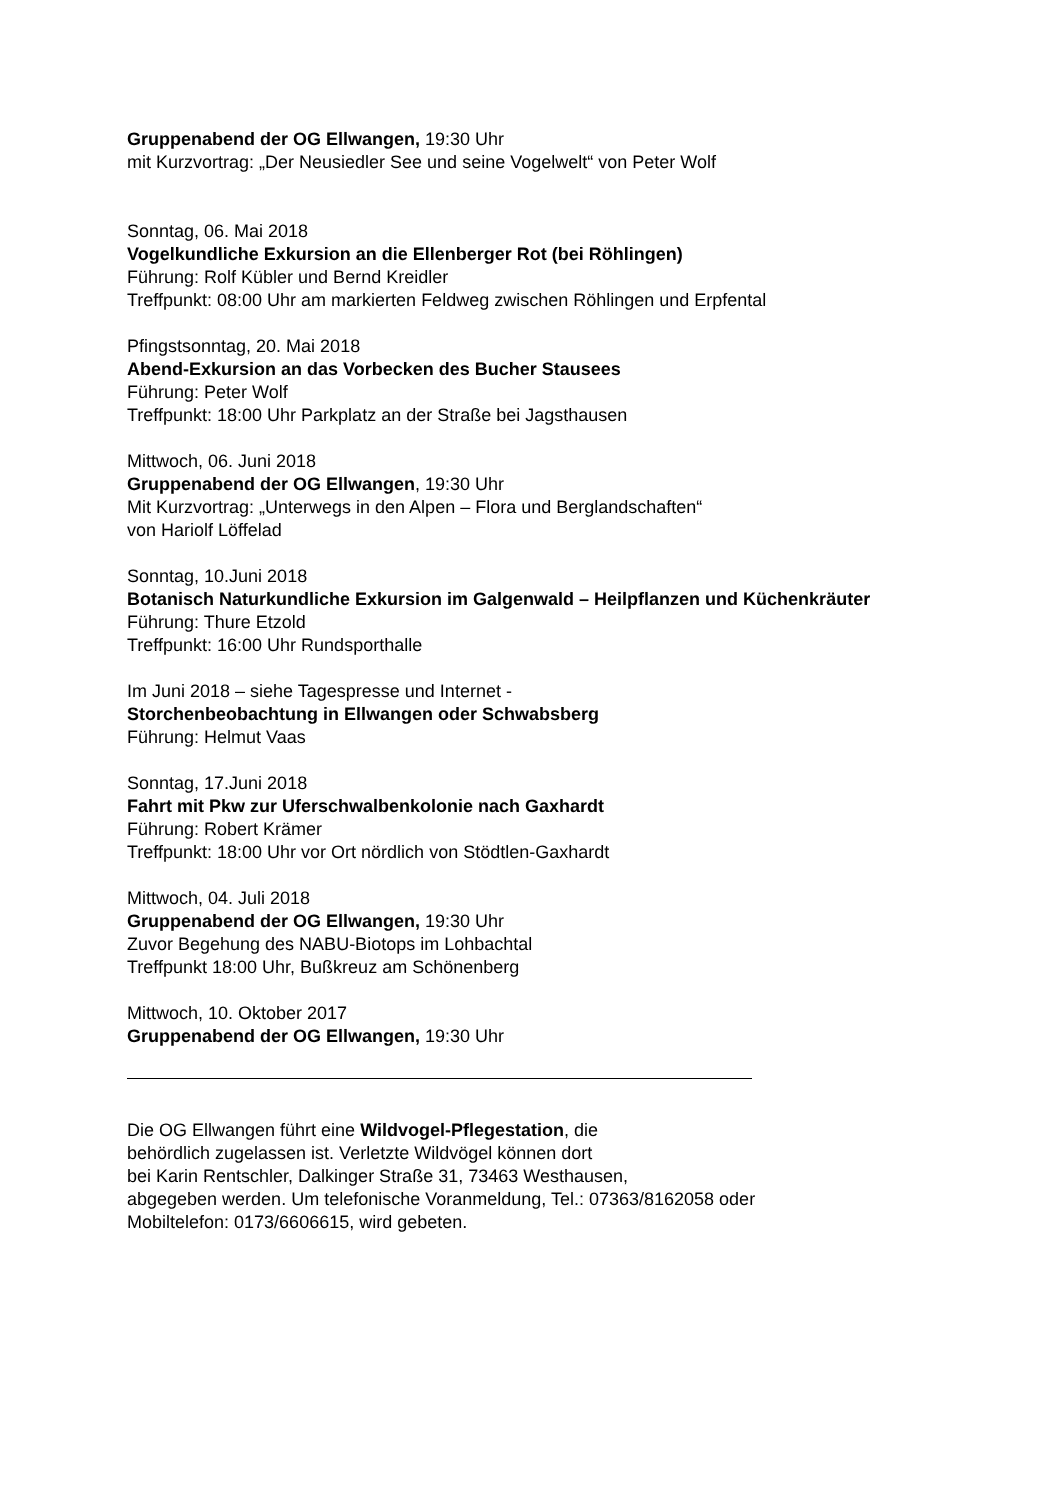Gruppenabend der OG Ellwangen, 19:30 Uhr
mit Kurzvortrag: „Der Neusiedler See und seine Vogelwelt“ von Peter Wolf
Sonntag, 06. Mai 2018
Vogelkundliche Exkursion an die Ellenberger Rot (bei Röhlingen)
Führung: Rolf Kübler und Bernd Kreidler
Treffpunkt: 08:00 Uhr am markierten Feldweg zwischen Röhlingen und Erpfental
Pfingstsonntag, 20. Mai 2018
Abend-Exkursion an das Vorbecken des Bucher Stausees
Führung: Peter Wolf
Treffpunkt: 18:00 Uhr Parkplatz an der Straße bei Jagsthausen
Mittwoch, 06. Juni 2018
Gruppenabend der OG Ellwangen, 19:30 Uhr
Mit Kurzvortrag: „Unterwegs in den Alpen – Flora und Berglandschaften“
von Hariolf Löffelad
Sonntag, 10.Juni 2018
Botanisch Naturkundliche Exkursion im Galgenwald – Heilpflanzen und Küchenkräuter
Führung: Thure Etzold
Treffpunkt: 16:00 Uhr Rundsporthalle
Im Juni 2018 – siehe Tagespresse und Internet -
Storchenbeobachtung in Ellwangen oder Schwabsberg
Führung: Helmut Vaas
Sonntag, 17.Juni 2018
Fahrt mit Pkw zur Uferschwalbenkolonie nach Gaxhardt
Führung: Robert Krämer
Treffpunkt: 18:00 Uhr vor Ort nördlich von Stödtlen-Gaxhardt
Mittwoch, 04. Juli 2018
Gruppenabend der OG Ellwangen, 19:30 Uhr
Zuvor Begehung des NABU-Biotops im Lohbachtal
Treffpunkt 18:00 Uhr, Bußkreuz am Schönenberg
Mittwoch, 10. Oktober 2017
Gruppenabend der OG Ellwangen, 19:30 Uhr
Die OG Ellwangen führt eine Wildvogel-Pflegestation, die
behördlich zugelassen ist. Verletzte Wildvögel können dort
bei Karin Rentschler, Dalkinger Straße 31, 73463 Westhausen,
abgegeben werden. Um telefonische Voranmeldung, Tel.: 07363/8162058 oder
Mobiltelefon: 0173/6606615, wird gebeten.